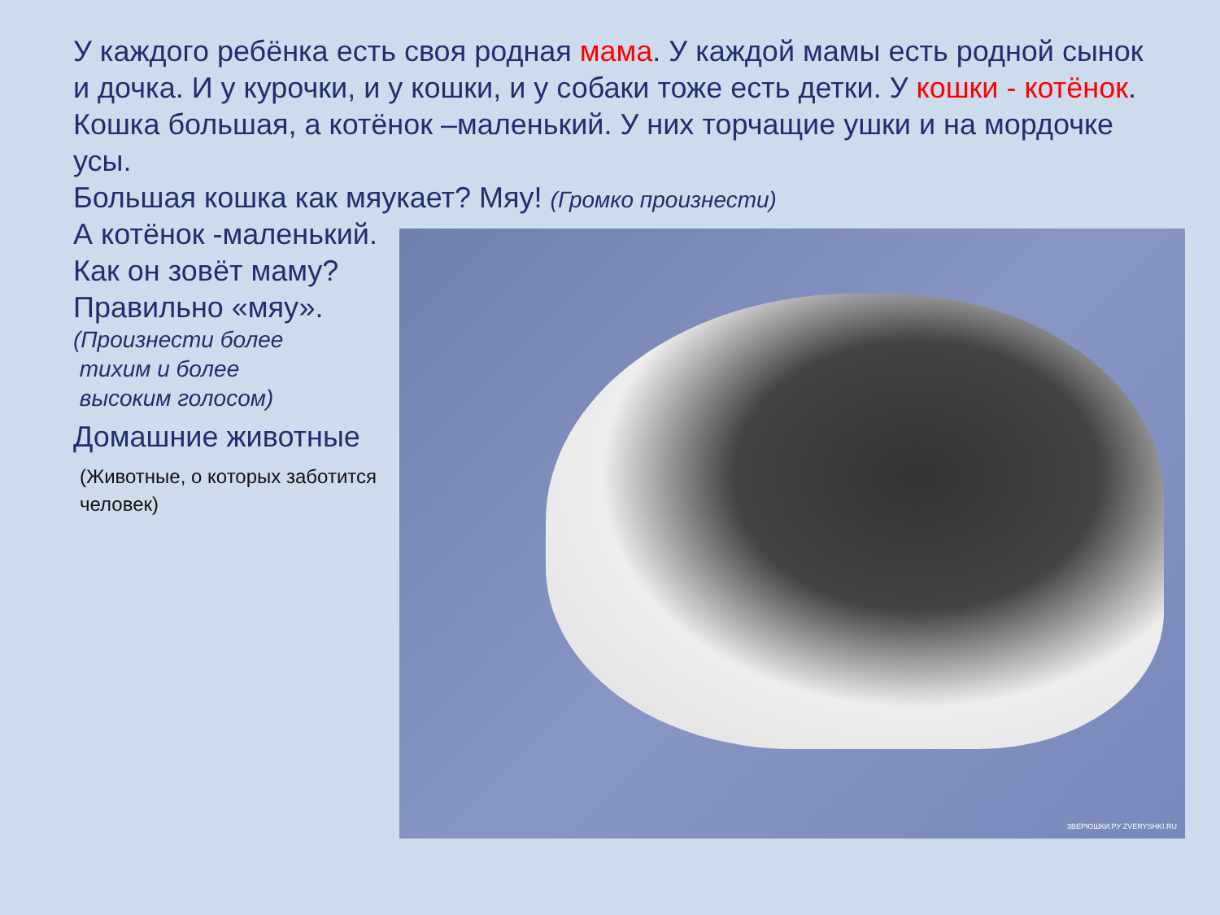ЗВЕРЮШКИ.РУ ZVERYSHKI.RU
У каждого ребёнка есть своя родная мама. У каждой мамы есть родной сынок и дочка. И у курочки, и у кошки, и у собаки тоже есть детки. У кошки - котёнок.
Кошка большая, а котёнок –маленький. У них торчащие ушки и на мордочке усы.
Большая кошка как мяукает? Мяу! (Громко произнести)
А котёнок -маленький.
Как он зовёт маму?
Правильно «мяу».
(Произнести более
тихим и более
высоким голосом)
Домашние животные
(Животные, о которых заботится
человек)